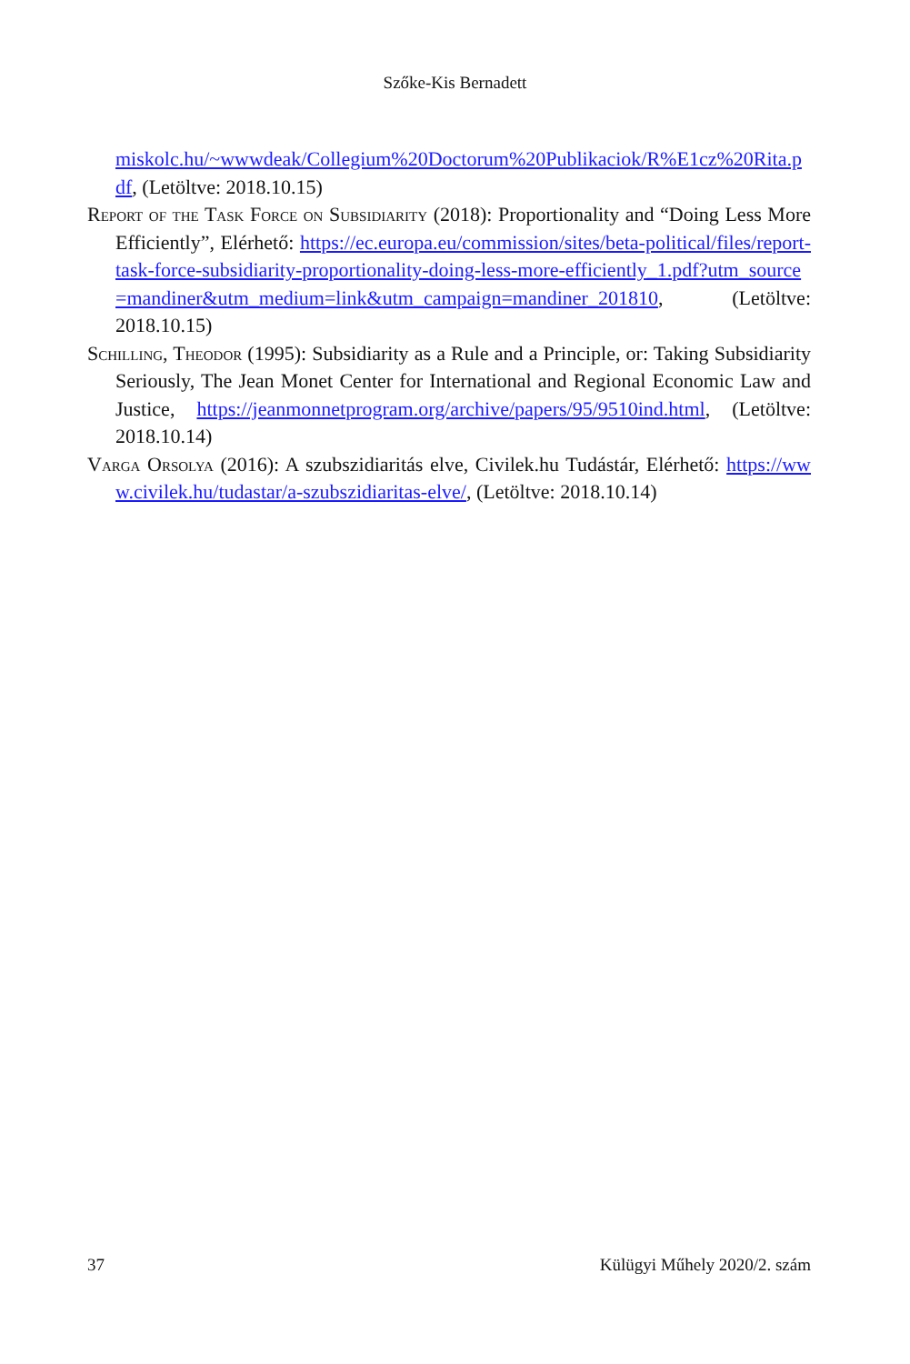Szőke-Kis Bernadett
miskolc.hu/~wwwdeak/Collegium%20Doctorum%20Publikaciok/R%E1cz%20Rita.pdf, (Letöltve: 2018.10.15)
Report of the Task Force on Subsidiarity (2018): Proportionality and “Doing Less More Efficiently”, Elérhető: https://ec.europa.eu/commission/sites/beta-political/files/report-task-force-subsidiarity-proportionality-doing-less-more-efficiently_1.pdf?utm_source=mandiner&utm_medium=link&utm_campaign=mandiner_201810, (Letöltve: 2018.10.15)
Schilling, Theodor (1995): Subsidiarity as a Rule and a Principle, or: Taking Subsidiarity Seriously, The Jean Monet Center for International and Regional Economic Law and Justice, https://jeanmonnetprogram.org/archive/papers/95/9510ind.html, (Letöltve: 2018.10.14)
Varga Orsolya (2016): A szubszidiaritás elve, Civilek.hu Tudástár, Elérhető: https://www.civilek.hu/tudastar/a-szubszidiaritas-elve/, (Letöltve: 2018.10.14)
37 Külügyi Műhely 2020/2. szám